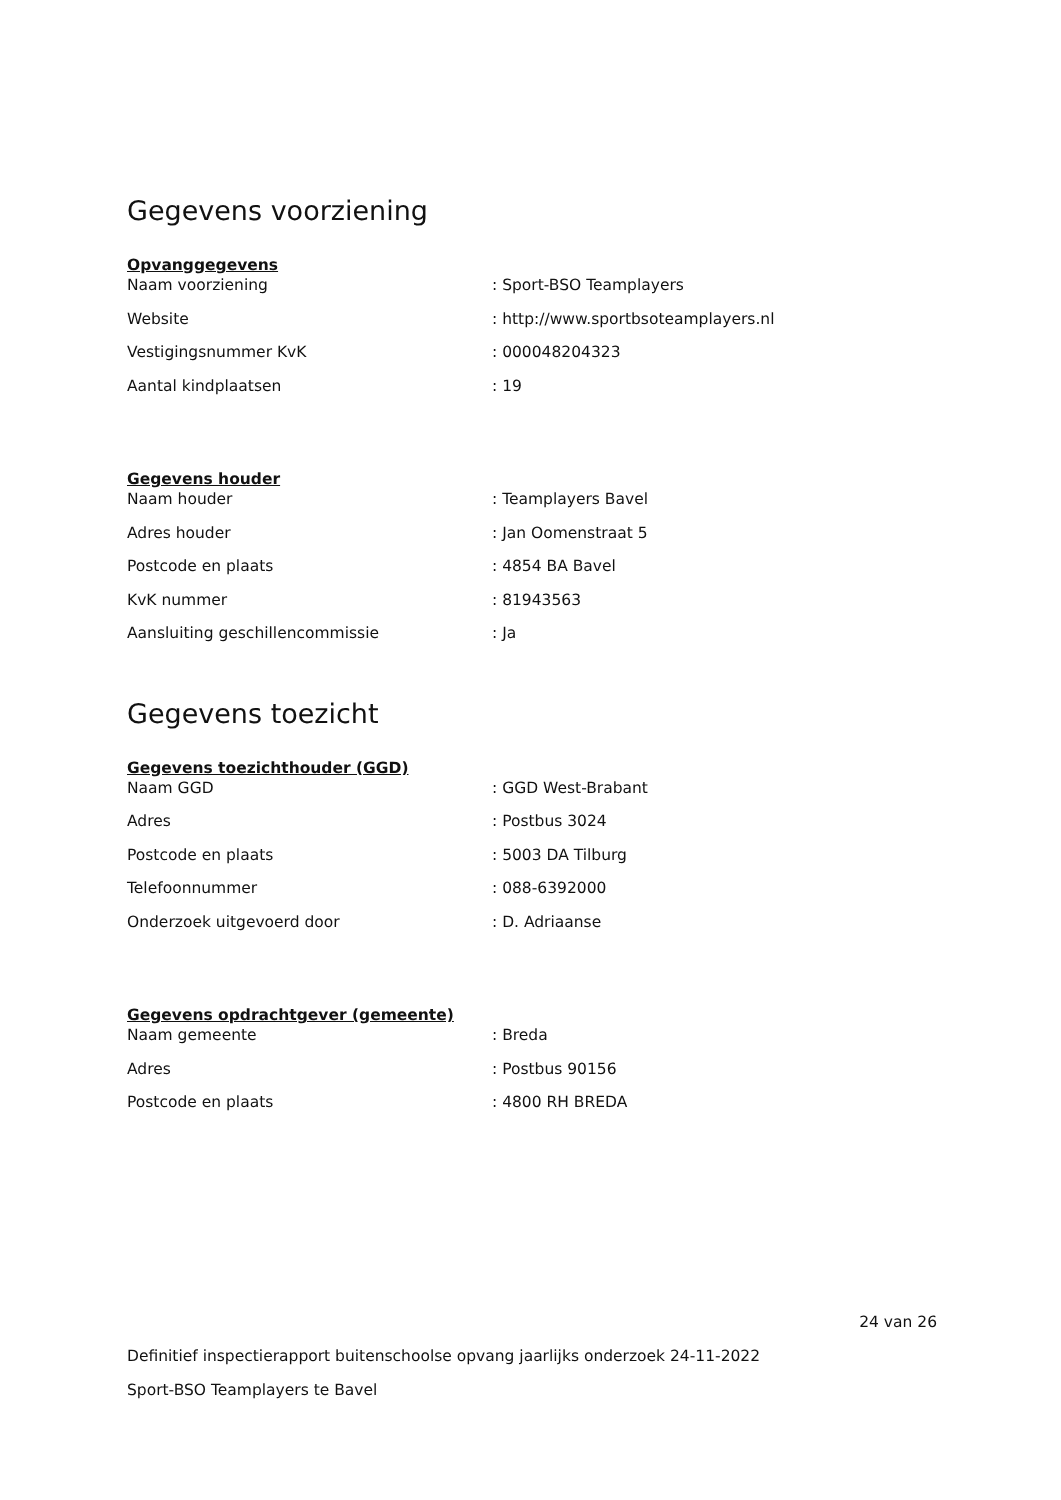Gegevens voorziening
Opvanggegevens
| Naam voorziening | : Sport-BSO Teamplayers |
| Website | : http://www.sportbsoteamplayers.nl |
| Vestigingsnummer KvK | : 000048204323 |
| Aantal kindplaatsen | : 19 |
Gegevens houder
| Naam houder | : Teamplayers Bavel |
| Adres houder | : Jan Oomenstraat 5 |
| Postcode en plaats | : 4854 BA Bavel |
| KvK nummer | : 81943563 |
| Aansluiting geschillencommissie | : Ja |
Gegevens toezicht
Gegevens toezichthouder (GGD)
| Naam GGD | : GGD West-Brabant |
| Adres | : Postbus 3024 |
| Postcode en plaats | : 5003 DA Tilburg |
| Telefoonnummer | : 088-6392000 |
| Onderzoek uitgevoerd door | : D. Adriaanse |
Gegevens opdrachtgever (gemeente)
| Naam gemeente | : Breda |
| Adres | : Postbus 90156 |
| Postcode en plaats | : 4800 RH BREDA |
24 van 26
Definitief inspectierapport buitenschoolse opvang jaarlijks onderzoek 24-11-2022
Sport-BSO Teamplayers te Bavel